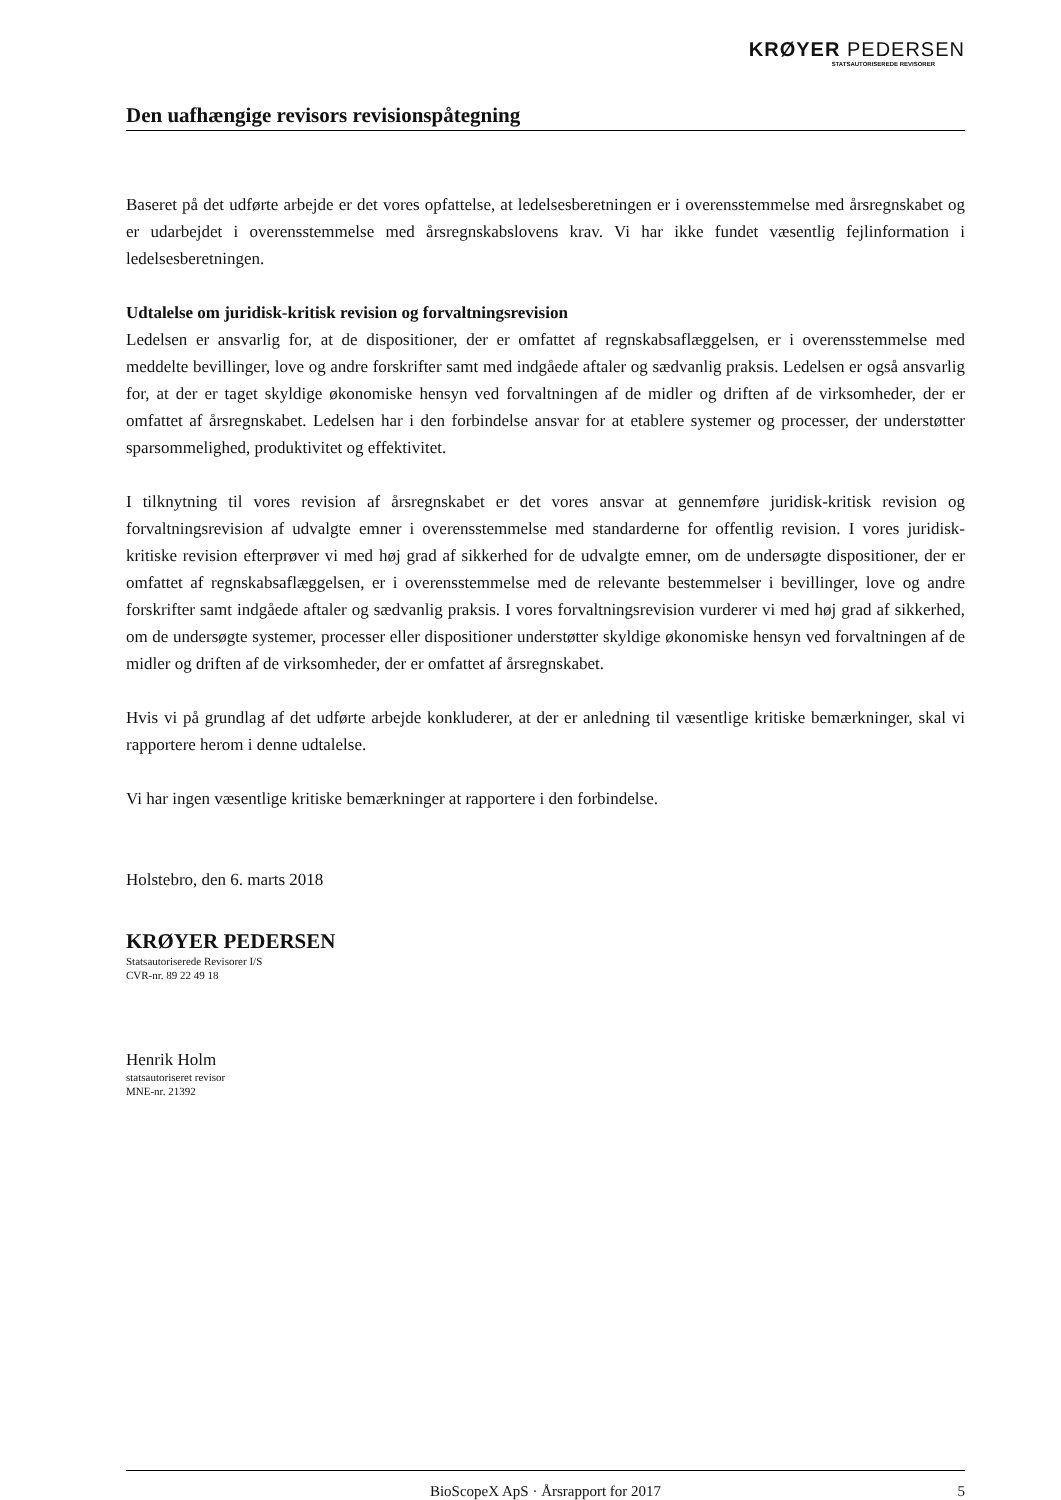KRØYER PEDERSEN
STATSAUTORISEREDE REVISORER
Den uafhængige revisors revisionspåtegning
Baseret på det udførte arbejde er det vores opfattelse, at ledelsesberetningen er i overensstemmelse med årsregnskabet og er udarbejdet i overensstemmelse med årsregnskabslovens krav. Vi har ikke fundet væsentlig fejlinformation i ledelsesberetningen.
Udtalelse om juridisk-kritisk revision og forvaltningsrevision
Ledelsen er ansvarlig for, at de dispositioner, der er omfattet af regnskabsaflæggelsen, er i overensstemmelse med meddelte bevillinger, love og andre forskrifter samt med indgåede aftaler og sædvanlig praksis. Ledelsen er også ansvarlig for, at der er taget skyldige økonomiske hensyn ved forvaltningen af de midler og driften af de virksomheder, der er omfattet af årsregnskabet. Ledelsen har i den forbindelse ansvar for at etablere systemer og processer, der understøtter sparsommelighed, produktivitet og effektivitet.
I tilknytning til vores revision af årsregnskabet er det vores ansvar at gennemføre juridisk-kritisk revision og forvaltningsrevision af udvalgte emner i overensstemmelse med standarderne for offentlig revision. I vores juridisk-kritiske revision efterprøver vi med høj grad af sikkerhed for de udvalgte emner, om de undersøgte dispositioner, der er omfattet af regnskabsaflæggelsen, er i overensstemmelse med de relevante bestemmelser i bevillinger, love og andre forskrifter samt indgåede aftaler og sædvanlig praksis. I vores forvaltningsrevision vurderer vi med høj grad af sikkerhed, om de undersøgte systemer, processer eller dispositioner understøtter skyldige økonomiske hensyn ved forvaltningen af de midler og driften af de virksomheder, der er omfattet af årsregnskabet.
Hvis vi på grundlag af det udførte arbejde konkluderer, at der er anledning til væsentlige kritiske bemærkninger, skal vi rapportere herom i denne udtalelse.
Vi har ingen væsentlige kritiske bemærkninger at rapportere i den forbindelse.
Holstebro, den 6. marts 2018
KRØYER PEDERSEN
Statsautoriserede Revisorer I/S
CVR-nr. 89 22 49 18
Henrik Holm
statsautoriseret revisor
MNE-nr. 21392
BioScopeX ApS · Årsrapport for 2017 5